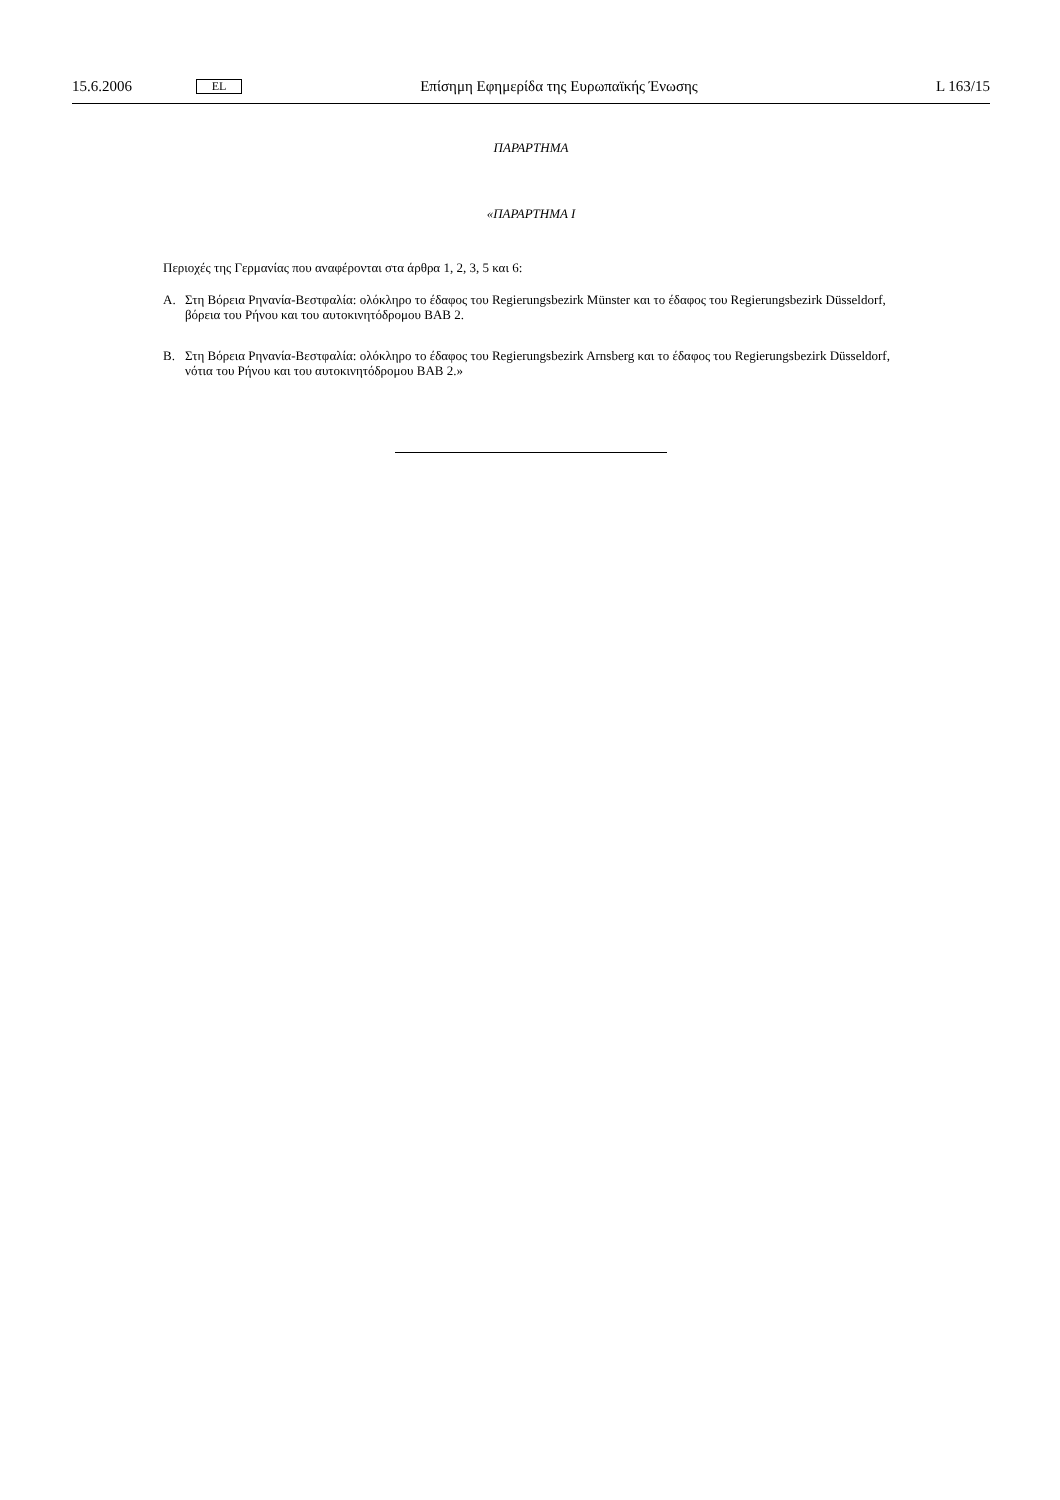15.6.2006 EL Επίσημη Εφημερίδα της Ευρωπαϊκής Ένωσης L 163/15
ΠΑΡΑΡΤΗΜΑ
«ΠΑΡΑΡΤΗΜΑ I
Περιοχές της Γερμανίας που αναφέρονται στα άρθρα 1, 2, 3, 5 και 6:
A. Στη Βόρεια Ρηνανία-Βεστφαλία: ολόκληρο το έδαφος του Regierungsbezirk Münster και το έδαφος του Regierungsbezirk Düsseldorf, βόρεια του Ρήνου και του αυτοκινητόδρομου BAB 2.
B. Στη Βόρεια Ρηνανία-Βεστφαλία: ολόκληρο το έδαφος του Regierungsbezirk Arnsberg και το έδαφος του Regierungsbezirk Düsseldorf, νότια του Ρήνου και του αυτοκινητόδρομου BAB 2.»